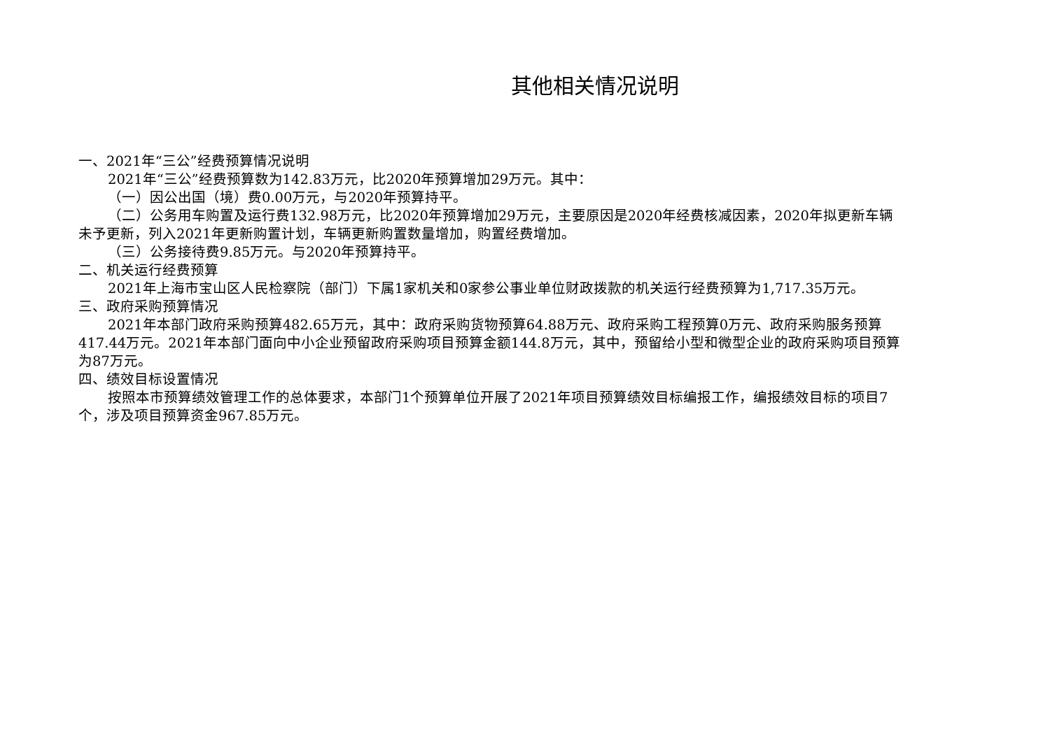其他相关情况说明
一、2021年“三公”经费预算情况说明
2021年“三公”经费预算数为142.83万元，比2020年预算增加29万元。其中：
（一）因公出国（境）费0.00万元，与2020年预算持平。
（二）公务用车购置及运行费132.98万元，比2020年预算增加29万元，主要原因是2020年经费核减因素，2020年拟更新车辆未予更新，列入2021年更新购置计划，车辆更新购置数量增加，购置经费增加。
（三）公务接待费9.85万元。与2020年预算持平。
二、机关运行经费预算
2021年上海市宝山区人民检察院（部门）下属1家机关和0家参公事业单位财政拨款的机关运行经费预算为1,717.35万元。
三、政府采购预算情况
2021年本部门政府采购预算482.65万元，其中：政府采购货物预算64.88万元、政府采购工程预算0万元、政府采购服务预算417.44万元。2021年本部门面向中小企业预留政府采购项目预算金额144.8万元，其中，预留给小型和微型企业的政府采购项目预算为87万元。
四、绩效目标设置情况
按照本市预算绩效管理工作的总体要求，本部门1个预算单位开展了2021年项目预算绩效目标编报工作，编报绩效目标的项目7个，涉及项目预算资金967.85万元。